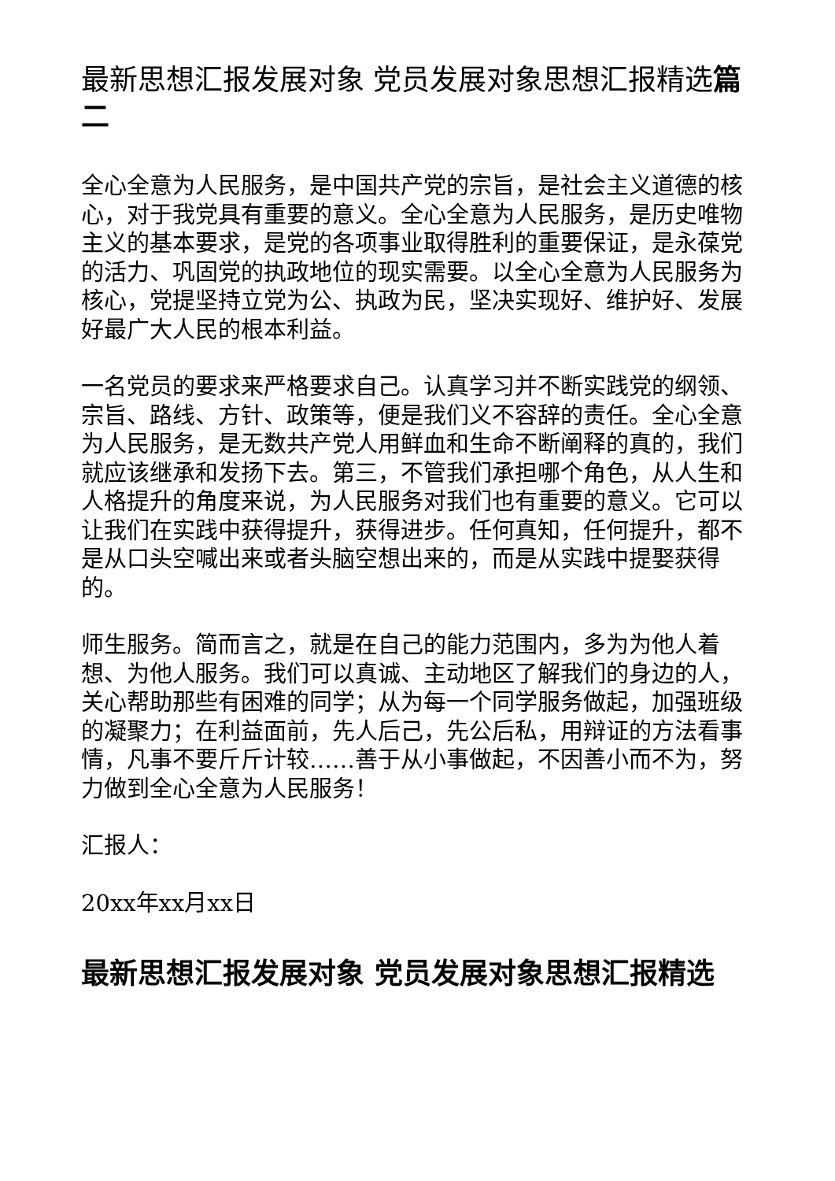最新思想汇报发展对象 党员发展对象思想汇报精选篇二
全心全意为人民服务，是中国共产党的宗旨，是社会主义道德的核心，对于我党具有重要的意义。全心全意为人民服务，是历史唯物主义的基本要求，是党的各项事业取得胜利的重要保证，是永葆党的活力、巩固党的执政地位的现实需要。以全心全意为人民服务为核心，党提坚持立党为公、执政为民，坚决实现好、维护好、发展好最广大人民的根本利益。
一名党员的要求来严格要求自己。认真学习并不断实践党的纲领、宗旨、路线、方针、政策等，便是我们义不容辞的责任。全心全意为人民服务，是无数共产党人用鲜血和生命不断阐释的真的，我们就应该继承和发扬下去。第三，不管我们承担哪个角色，从人生和人格提升的角度来说，为人民服务对我们也有重要的意义。它可以让我们在实践中获得提升，获得进步。任何真知，任何提升，都不是从口头空喊出来或者头脑空想出来的，而是从实践中提娶获得的。
师生服务。简而言之，就是在自己的能力范围内，多为为他人着想、为他人服务。我们可以真诚、主动地区了解我们的身边的人，关心帮助那些有困难的同学；从为每一个同学服务做起，加强班级的凝聚力；在利益面前，先人后己，先公后私，用辩证的方法看事情，凡事不要斤斤计较……善于从小事做起，不因善小而不为，努力做到全心全意为人民服务！
汇报人：
20xx年xx月xx日
最新思想汇报发展对象 党员发展对象思想汇报精选